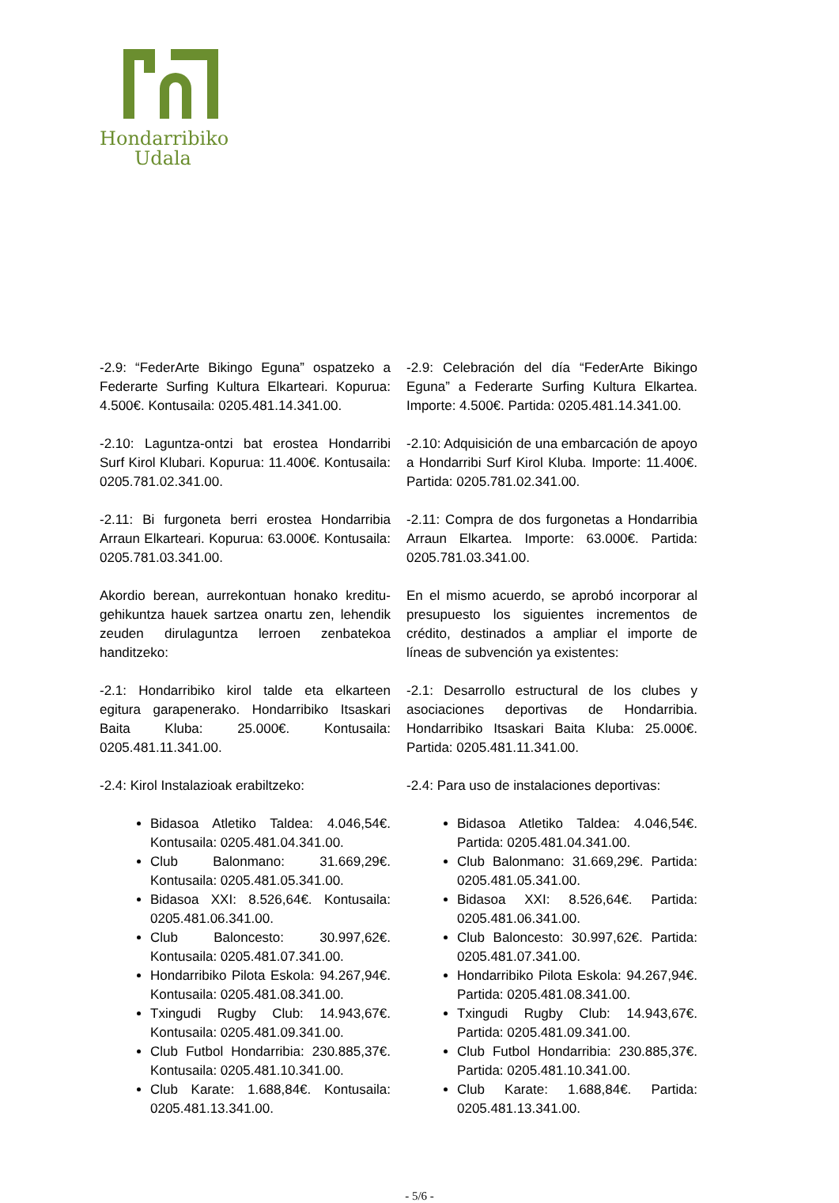Hondarribiko
Udala
-2.9: “FederArte Bikingo Eguna” ospatzeko a Federarte Surfing Kultura Elkarteari. Kopurua: 4.500€. Kontusaila: 0205.481.14.341.00.
-2.10: Laguntza-ontzi bat erostea Hondarribi Surf Kirol Klubari. Kopurua: 11.400€. Kontusaila: 0205.781.02.341.00.
-2.11: Bi furgoneta berri erostea Hondarribia Arraun Elkarteari. Kopurua: 63.000€. Kontusaila: 0205.781.03.341.00.
Akordio berean, aurrekontuan honako kreditu-gehikuntza hauek sartzea onartu zen, lehendik zeuden dirulaguntza lerroen zenbatekoa handitzeko:
-2.1: Hondarribiko kirol talde eta elkarteen egitura garapenerako. Hondarribiko Itsaskari Baita Kluba: 25.000€. Kontusaila: 0205.481.11.341.00.
-2.4: Kirol Instalazioak erabiltzeko:
Bidasoa Atletiko Taldea: 4.046,54€. Kontusaila: 0205.481.04.341.00.
Club Balonmano: 31.669,29€. Kontusaila: 0205.481.05.341.00.
Bidasoa XXI: 8.526,64€. Kontusaila: 0205.481.06.341.00.
Club Baloncesto: 30.997,62€. Kontusaila: 0205.481.07.341.00.
Hondarribiko Pilota Eskola: 94.267,94€. Kontusaila: 0205.481.08.341.00.
Txingudi Rugby Club: 14.943,67€. Kontusaila: 0205.481.09.341.00.
Club Futbol Hondarribia: 230.885,37€. Kontusaila: 0205.481.10.341.00.
Club Karate: 1.688,84€. Kontusaila: 0205.481.13.341.00.
-2.9: Celebración del día “FederArte Bikingo Eguna” a Federarte Surfing Kultura Elkartea. Importe: 4.500€. Partida: 0205.481.14.341.00.
-2.10: Adquisición de una embarcación de apoyo a Hondarribi Surf Kirol Kluba. Importe: 11.400€. Partida: 0205.781.02.341.00.
-2.11: Compra de dos furgonetas a Hondarribia Arraun Elkartea. Importe: 63.000€. Partida: 0205.781.03.341.00.
En el mismo acuerdo, se aprobó incorporar al presupuesto los siguientes incrementos de crédito, destinados a ampliar el importe de líneas de subvención ya existentes:
-2.1: Desarrollo estructural de los clubes y asociaciones deportivas de Hondarribia. Hondarribiko Itsaskari Baita Kluba: 25.000€. Partida: 0205.481.11.341.00.
-2.4: Para uso de instalaciones deportivas:
Bidasoa Atletiko Taldea: 4.046,54€. Partida: 0205.481.04.341.00.
Club Balonmano: 31.669,29€. Partida: 0205.481.05.341.00.
Bidasoa XXI: 8.526,64€. Partida: 0205.481.06.341.00.
Club Baloncesto: 30.997,62€. Partida: 0205.481.07.341.00.
Hondarribiko Pilota Eskola: 94.267,94€. Partida: 0205.481.08.341.00.
Txingudi Rugby Club: 14.943,67€. Partida: 0205.481.09.341.00.
Club Futbol Hondarribia: 230.885,37€. Partida: 0205.481.10.341.00.
Club Karate: 1.688,84€. Partida: 0205.481.13.341.00.
- 5/6 -